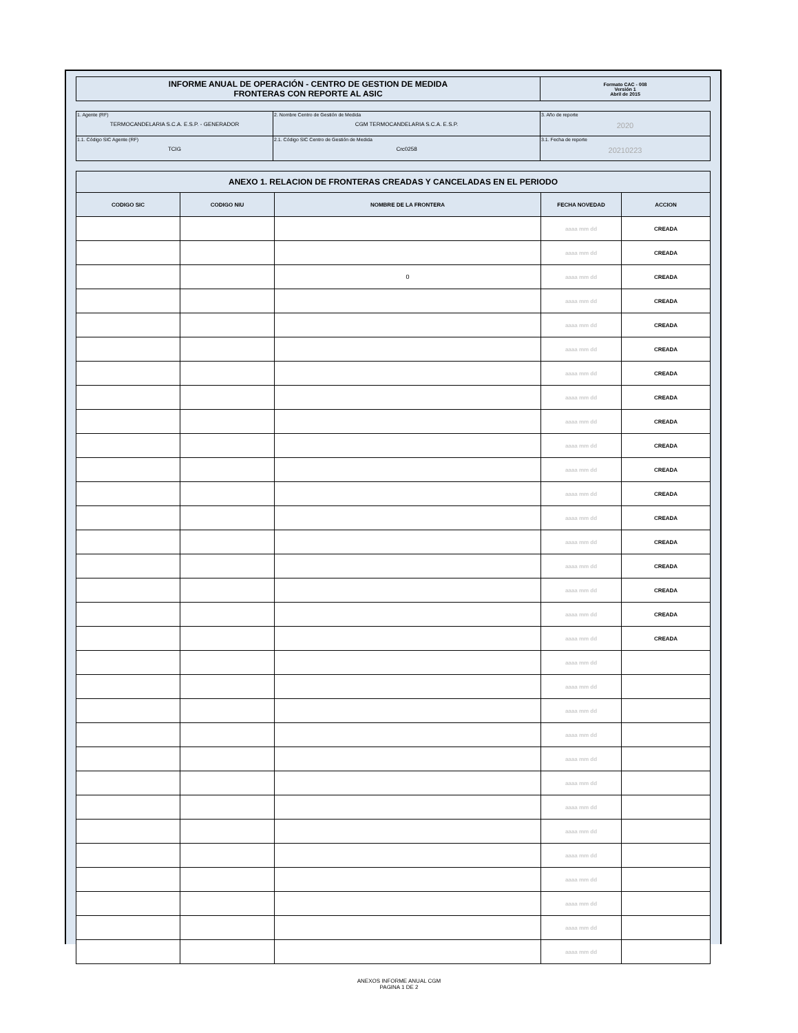| INFORME ANUAL DE OPERACIÓN - CENTRO DE GESTION DE MEDIDA FRONTERAS CON REPORTE AL ASIC | Formato CAC - 008 Versión 1 Abril de 2015 |
| 1. Agente (RF) TERMOCANDELARIA S.C.A. E.S.P. - GENERADOR | 2. Nombre Centro de Gestión de Medida CGM TERMOCANDELARIA S.C.A. E.S.P. | 3. Año de reporte 2020 |
| 1.1. Código SIC Agente (RF) TCIG | 2.1. Código SIC Centro de Gestión de Medida Crc0258 | 3.1. Fecha de reporte 20210223 |
| ANEXO 1. RELACION DE FRONTERAS CREADAS Y CANCELADAS EN EL PERIODO | | | | |
| --- | --- | --- | --- | --- |
| CODIGO SIC | CODIGO NIU | NOMBRE DE LA FRONTERA | FECHA NOVEDAD | ACCION |
| | | | aaaa mm dd | CREADA |
| | | | aaaa mm dd | CREADA |
| | | 0 | aaaa mm dd | CREADA |
| | | | aaaa mm dd | CREADA |
| | | | aaaa mm dd | CREADA |
| | | | aaaa mm dd | CREADA |
| | | | aaaa mm dd | CREADA |
| | | | aaaa mm dd | CREADA |
| | | | aaaa mm dd | CREADA |
| | | | aaaa mm dd | CREADA |
| | | | aaaa mm dd | CREADA |
| | | | aaaa mm dd | CREADA |
| | | | aaaa mm dd | CREADA |
| | | | aaaa mm dd | CREADA |
| | | | aaaa mm dd | CREADA |
| | | | aaaa mm dd | CREADA |
| | | | aaaa mm dd | CREADA |
| | | | aaaa mm dd | CREADA |
| | | | aaaa mm dd | |
| | | | aaaa mm dd | |
| | | | aaaa mm dd | |
| | | | aaaa mm dd | |
| | | | aaaa mm dd | |
| | | | aaaa mm dd | |
| | | | aaaa mm dd | |
| | | | aaaa mm dd | |
| | | | aaaa mm dd | |
| | | | aaaa mm dd | |
| | | | aaaa mm dd | |
| | | | aaaa mm dd | |
| | | | aaaa mm dd | |
ANEXOS INFORME ANUAL CGM
PAGINA 1 DE 2